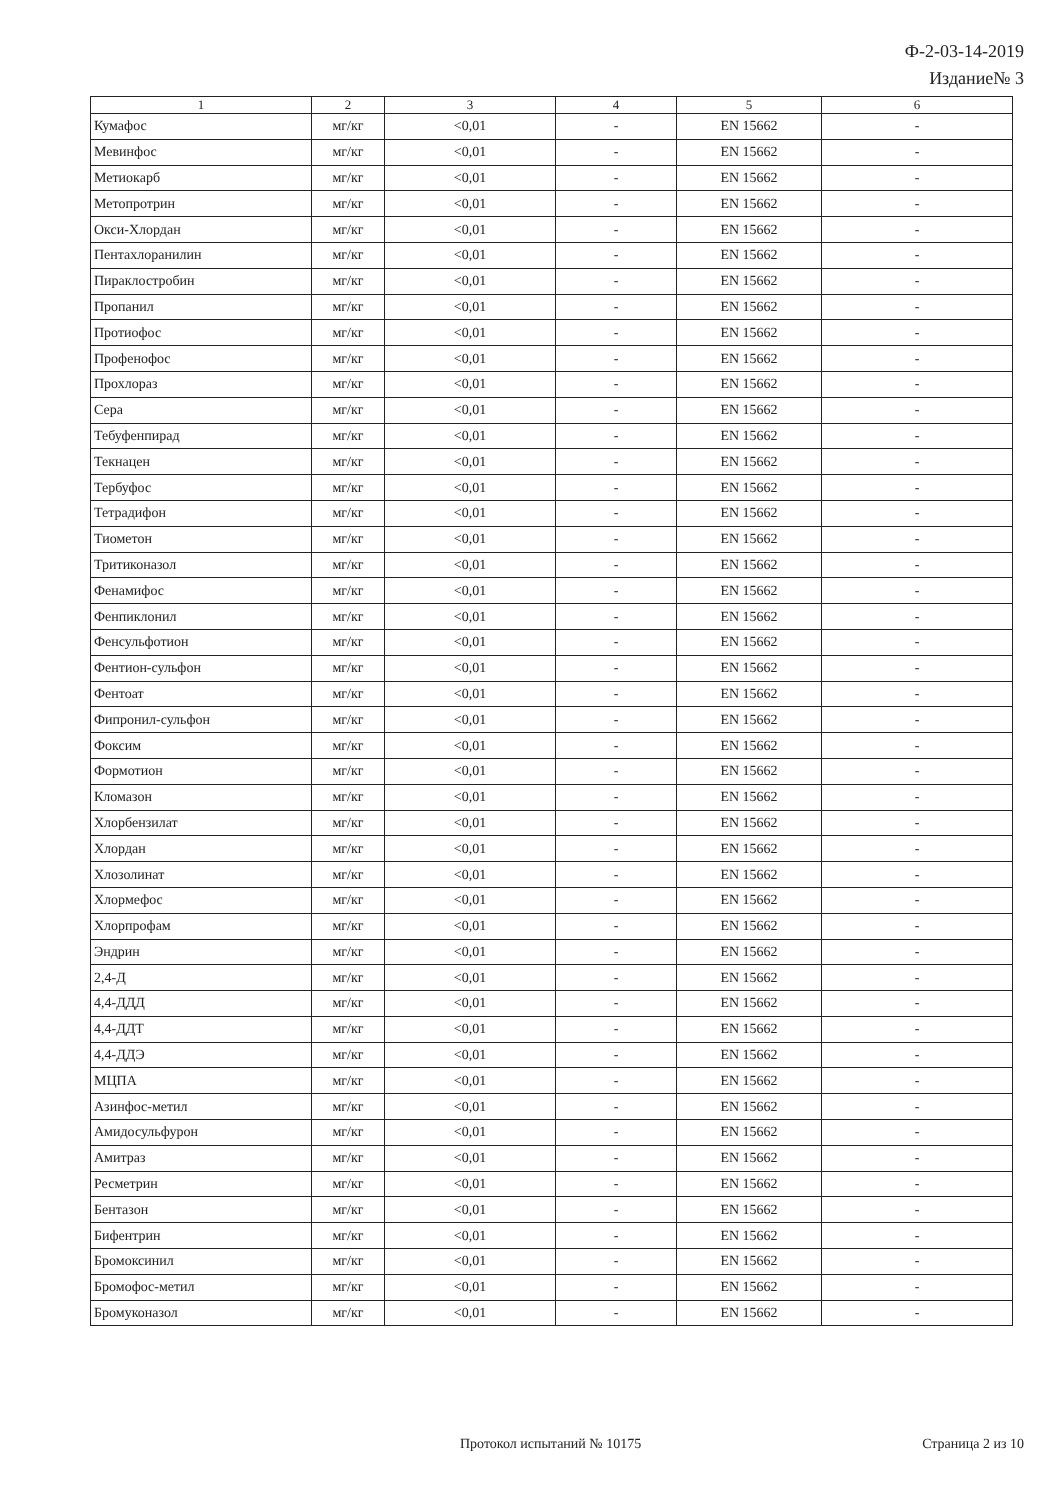Ф-2-03-14-2019
Издание№ 3
| 1 | 2 | 3 | 4 | 5 | 6 |
| --- | --- | --- | --- | --- | --- |
| Кумафос | мг/кг | <0,01 | - | EN 15662 | - |
| Мевинфос | мг/кг | <0,01 | - | EN 15662 | - |
| Метиокарб | мг/кг | <0,01 | - | EN 15662 | - |
| Метопротрин | мг/кг | <0,01 | - | EN 15662 | - |
| Окси-Хлордан | мг/кг | <0,01 | - | EN 15662 | - |
| Пентахлоранилин | мг/кг | <0,01 | - | EN 15662 | - |
| Пираклостробин | мг/кг | <0,01 | - | EN 15662 | - |
| Пропанил | мг/кг | <0,01 | - | EN 15662 | - |
| Протиофос | мг/кг | <0,01 | - | EN 15662 | - |
| Профенофос | мг/кг | <0,01 | - | EN 15662 | - |
| Прохлораз | мг/кг | <0,01 | - | EN 15662 | - |
| Сера | мг/кг | <0,01 | - | EN 15662 | - |
| Тебуфенпирад | мг/кг | <0,01 | - | EN 15662 | - |
| Текнацен | мг/кг | <0,01 | - | EN 15662 | - |
| Тербуфос | мг/кг | <0,01 | - | EN 15662 | - |
| Тетрадифон | мг/кг | <0,01 | - | EN 15662 | - |
| Тиометон | мг/кг | <0,01 | - | EN 15662 | - |
| Тритиконазол | мг/кг | <0,01 | - | EN 15662 | - |
| Фенамифос | мг/кг | <0,01 | - | EN 15662 | - |
| Фенпиклонил | мг/кг | <0,01 | - | EN 15662 | - |
| Фенсульфотион | мг/кг | <0,01 | - | EN 15662 | - |
| Фентион-сульфон | мг/кг | <0,01 | - | EN 15662 | - |
| Фентоат | мг/кг | <0,01 | - | EN 15662 | - |
| Фипронил-сульфон | мг/кг | <0,01 | - | EN 15662 | - |
| Фоксим | мг/кг | <0,01 | - | EN 15662 | - |
| Формотион | мг/кг | <0,01 | - | EN 15662 | - |
| Кломазон | мг/кг | <0,01 | - | EN 15662 | - |
| Хлорбензилат | мг/кг | <0,01 | - | EN 15662 | - |
| Хлордан | мг/кг | <0,01 | - | EN 15662 | - |
| Хлозолинат | мг/кг | <0,01 | - | EN 15662 | - |
| Хлормефос | мг/кг | <0,01 | - | EN 15662 | - |
| Хлорпрофам | мг/кг | <0,01 | - | EN 15662 | - |
| Эндрин | мг/кг | <0,01 | - | EN 15662 | - |
| 2,4-Д | мг/кг | <0,01 | - | EN 15662 | - |
| 4,4-ДДД | мг/кг | <0,01 | - | EN 15662 | - |
| 4,4-ДДТ | мг/кг | <0,01 | - | EN 15662 | - |
| 4,4-ДДЭ | мг/кг | <0,01 | - | EN 15662 | - |
| МЦПА | мг/кг | <0,01 | - | EN 15662 | - |
| Азинфос-метил | мг/кг | <0,01 | - | EN 15662 | - |
| Амидосульфурон | мг/кг | <0,01 | - | EN 15662 | - |
| Амитраз | мг/кг | <0,01 | - | EN 15662 | - |
| Ресметрин | мг/кг | <0,01 | - | EN 15662 | - |
| Бентазон | мг/кг | <0,01 | - | EN 15662 | - |
| Бифентрин | мг/кг | <0,01 | - | EN 15662 | - |
| Бромоксинил | мг/кг | <0,01 | - | EN 15662 | - |
| Бромофос-метил | мг/кг | <0,01 | - | EN 15662 | - |
| Бромуконазол | мг/кг | <0,01 | - | EN 15662 | - |
Протокол испытаний № 10175 Страница 2 из 10